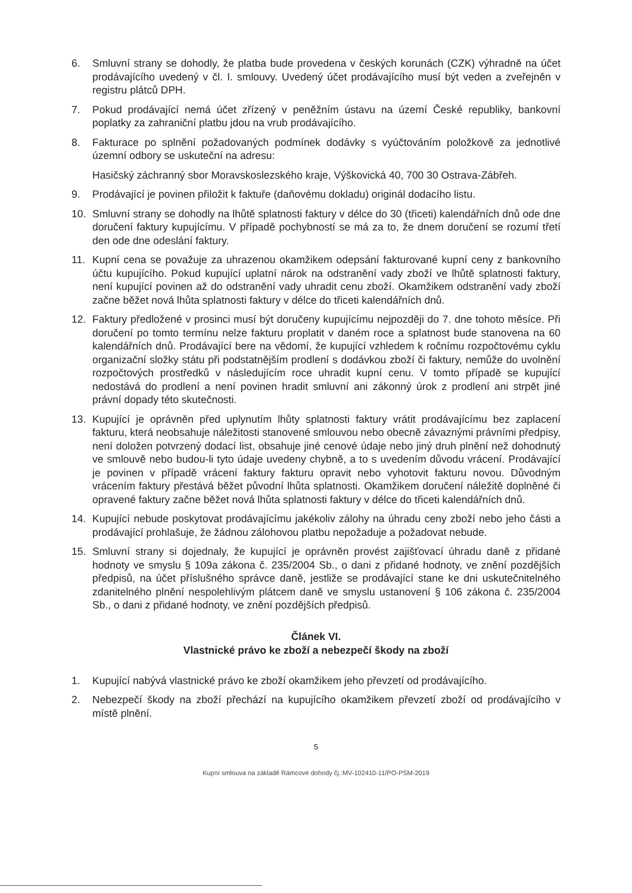6. Smluvní strany se dohodly, že platba bude provedena v českých korunách (CZK) výhradně na účet prodávajícího uvedený v čl. I. smlouvy. Uvedený účet prodávajícího musí být veden a zveřejněn v registru plátců DPH.
7. Pokud prodávající nemá účet zřízený v peněžním ústavu na území České republiky, bankovní poplatky za zahraniční platbu jdou na vrub prodávajícího.
8. Fakturace po splnění požadovaných podmínek dodávky s vyúčtováním položkově za jednotlivé územní odbory se uskuteční na adresu:
Hasičský záchranný sbor Moravskoslezského kraje, Výškovická 40, 700 30 Ostrava-Zábřeh.
9. Prodávající je povinen přiložit k faktuře (daňovému dokladu) originál dodacího listu.
10. Smluvní strany se dohodly na lhůtě splatnosti faktury v délce do 30 (třiceti) kalendářních dnů ode dne doručení faktury kupujícímu. V případě pochybností se má za to, že dnem doručení se rozumí třetí den ode dne odeslání faktury.
11. Kupní cena se považuje za uhrazenou okamžikem odepsání fakturované kupní ceny z bankovního účtu kupujícího. Pokud kupující uplatní nárok na odstranění vady zboží ve lhůtě splatnosti faktury, není kupující povinen až do odstranění vady uhradit cenu zboží. Okamžikem odstranění vady zboží začne běžet nová lhůta splatnosti faktury v délce do třiceti kalendářních dnů.
12. Faktury předložené v prosinci musí být doručeny kupujícímu nejpozději do 7. dne tohoto měsíce. Při doručení po tomto termínu nelze fakturu proplatit v daném roce a splatnost bude stanovena na 60 kalendářních dnů. Prodávající bere na vědomí, že kupující vzhledem k ročnímu rozpočtovému cyklu organizační složky státu při podstatnějším prodlení s dodávkou zboží či faktury, nemůže do uvolnění rozpočtových prostředků v následujícím roce uhradit kupní cenu. V tomto případě se kupující nedostává do prodlení a není povinen hradit smluvní ani zákonný úrok z prodlení ani strpět jiné právní dopady této skutečnosti.
13. Kupující je oprávněn před uplynutím lhůty splatnosti faktury vrátit prodávajícímu bez zaplacení fakturu, která neobsahuje náležitosti stanovené smlouvou nebo obecně závaznými právními předpisy, není doložen potvrzený dodací list, obsahuje jiné cenové údaje nebo jiný druh plnění než dohodnutý ve smlouvě nebo budou-li tyto údaje uvedeny chybně, a to s uvedením důvodu vrácení. Prodávající je povinen v případě vrácení faktury fakturu opravit nebo vyhotovit fakturu novou. Důvodným vrácením faktury přestává běžet původní lhůta splatnosti. Okamžikem doručení náležitě doplněné či opravené faktury začne běžet nová lhůta splatnosti faktury v délce do třiceti kalendářních dnů.
14. Kupující nebude poskytovat prodávajícímu jakékoliv zálohy na úhradu ceny zboží nebo jeho části a prodávající prohlašuje, že žádnou zálohovou platbu nepožaduje a požadovat nebude.
15. Smluvní strany si dojednaly, že kupující je oprávněn provést zajišťovací úhradu daně z přidané hodnoty ve smyslu § 109a zákona č. 235/2004 Sb., o dani z přidané hodnoty, ve znění pozdějších předpisů, na účet příslušného správce daně, jestliže se prodávající stane ke dni uskutečnitelného zdanitelného plnění nespolehlivým plátcem daně ve smyslu ustanovení § 106 zákona č. 235/2004 Sb., o dani z přidané hodnoty, ve znění pozdějších předpisů.
Článek VI.
Vlastnické právo ke zboží a nebezpečí škody na zboží
1. Kupující nabývá vlastnické právo ke zboží okamžikem jeho převzetí od prodávajícího.
2. Nebezpečí škody na zboží přechází na kupujícího okamžikem převzetí zboží od prodávajícího v místě plnění.
5
Kupní smlouva na základě Rámcové dohody čj.:MV-102410-11/PO-PSM-2019